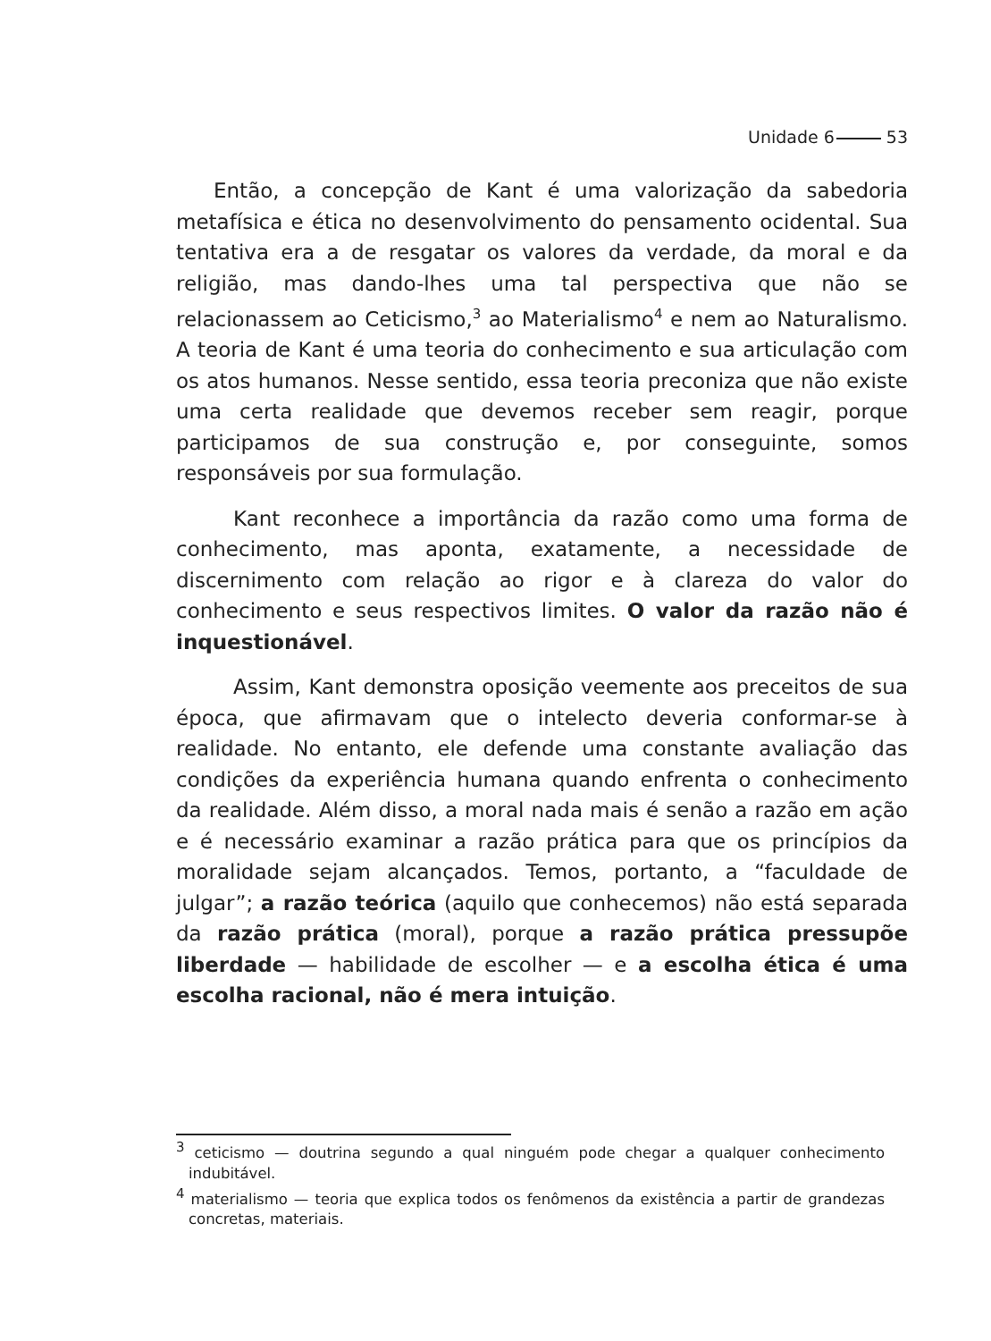Unidade 6 53
Então, a concepção de Kant é uma valorização da sabedoria metafísica e ética no desenvolvimento do pensamento ocidental. Sua tentativa era a de resgatar os valores da verdade, da moral e da religião, mas dando-lhes uma tal perspectiva que não se relacionassem ao Ceticismo,<sup>3</sup> ao Materialismo<sup>4</sup> e nem ao Naturalismo. A teoria de Kant é uma teoria do conhecimento e sua articulação com os atos humanos. Nesse sentido, essa teoria preconiza que não existe uma certa realidade que devemos receber sem reagir, porque participamos de sua construção e, por conseguinte, somos responsáveis por sua formulação.
Kant reconhece a importância da razão como uma forma de conhecimento, mas aponta, exatamente, a necessidade de discernimento com relação ao rigor e à clareza do valor do conhecimento e seus respectivos limites. O valor da razão não é inquestionável.
Assim, Kant demonstra oposição veemente aos preceitos de sua época, que afirmavam que o intelecto deveria conformar-se à realidade. No entanto, ele defende uma constante avaliação das condições da experiência humana quando enfrenta o conhecimento da realidade. Além disso, a moral nada mais é senão a razão em ação e é necessário examinar a razão prática para que os princípios da moralidade sejam alcançados. Temos, portanto, a “faculdade de julgar”; a razão teórica (aquilo que conhecemos) não está separada da razão prática (moral), porque a razão prática pressupõe liberdade — habilidade de escolher — e a escolha ética é uma escolha racional, não é mera intuição.
<sup>3</sup> ceticismo — doutrina segundo a qual ninguém pode chegar a qualquer conhecimento indubitável.
<sup>4</sup> materialismo — teoria que explica todos os fenômenos da existência a partir de grandezas concretas, materiais.